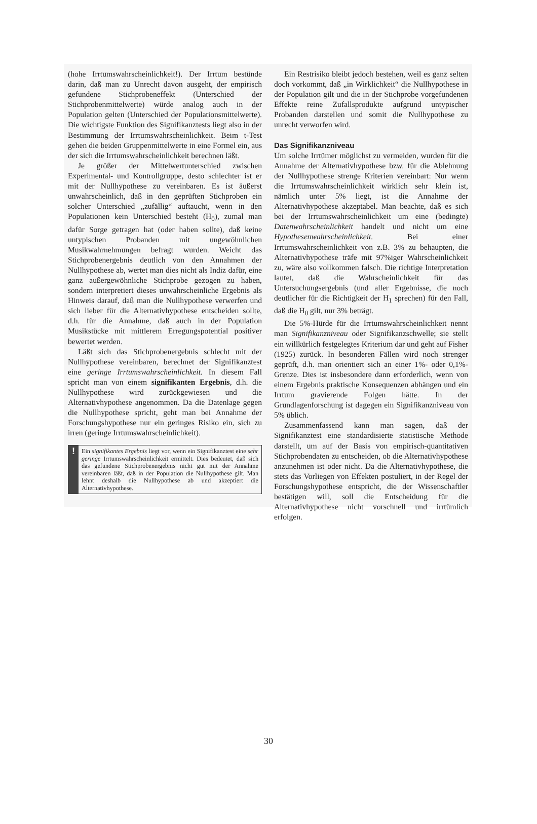(hohe Irrtumswahrscheinlichkeit!). Der Irrtum bestünde darin, daß man zu Unrecht davon ausgeht, der empirisch gefundene Stichprobeneffekt (Unterschied der Stichprobenmittelwerte) würde analog auch in der Population gelten (Unterschied der Populationsmittelwerte). Die wichtigste Funktion des Signifikanztests liegt also in der Bestimmung der Irrtumswahrscheinlichkeit. Beim t-Test gehen die beiden Gruppenmittelwerte in eine Formel ein, aus der sich die Irrtumswahrscheinlichkeit berechnen läßt.
Je größer der Mittelwertunterschied zwischen Experimental- und Kontrollgruppe, desto schlechter ist er mit der Nullhypothese zu vereinbaren. Es ist äußerst unwahrscheinlich, daß in den geprüften Stichproben ein solcher Unterschied „zufällig“ auftaucht, wenn in den Populationen kein Unterschied besteht (H<sub>0</sub>), zumal man dafür Sorge getragen hat (oder haben sollte), daß keine untypischen Probanden mit ungewöhnlichen Musikwahrnehmungen befragt wurden. Weicht das Stichprobenergebnis deutlich von den Annahmen der Nullhypothese ab, wertet man dies nicht als Indiz dafür, eine ganz außergewöhnliche Stichprobe gezogen zu haben, sondern interpretiert dieses unwahrscheinliche Ergebnis als Hinweis darauf, daß man die Nullhypothese verwerfen und sich lieber für die Alternativhypothese entscheiden sollte, d.h. für die Annahme, daß auch in der Population Musikstücke mit mittlerem Erregungspotential positiver bewertet werden.
Läßt sich das Stichprobenergebnis schlecht mit der Nullhypothese vereinbaren, berechnet der Signifikanztest eine geringe Irrtumswahrscheinlichkeit. In diesem Fall spricht man von einem signifikanten Ergebnis, d.h. die Nullhypothese wird zurückgewiesen und die Alternativhypothese angenommen. Da die Datenlage gegen die Nullhypothese spricht, geht man bei Annahme der Forschungshypothese nur ein geringes Risiko ein, sich zu irren (geringe Irrtumswahrscheinlichkeit).
!
Ein signifikantes Ergebnis liegt vor, wenn ein Signifikanztest eine sehr geringe Irrtumswahrscheinlichkeit ermittelt. Dies bedeutet, daß sich das gefundene Stichprobenergebnis nicht gut mit der Annahme vereinbaren läßt, daß in der Population die Nullhypothese gilt. Man lehnt deshalb die Nullhypothese ab und akzeptiert die Alternativhypothese.
Ein Restrisiko bleibt jedoch bestehen, weil es ganz selten doch vorkommt, daß „in Wirklichkeit“ die Nullhypothese in der Population gilt und die in der Stichprobe vorgefundenen Effekte reine Zufallsprodukte aufgrund untypischer Probanden darstellen und somit die Nullhypothese zu unrecht verworfen wird.
Das Signifikanzniveau
Um solche Irrtümer möglichst zu vermeiden, wurden für die Annahme der Alternativhypothese bzw. für die Ablehnung der Nullhypothese strenge Kriterien vereinbart: Nur wenn die Irrtumswahrscheinlichkeit wirklich sehr klein ist, nämlich unter 5% liegt, ist die Annahme der Alternativhypothese akzeptabel. Man beachte, daß es sich bei der Irrtumswahrscheinlichkeit um eine (bedingte) Datenwahrscheinlichkeit handelt und nicht um eine Hypothesenwahrscheinlichkeit. Bei einer Irrtumswahrscheinlichkeit von z.B. 3% zu behaupten, die Alternativhypothese träfe mit 97%iger Wahrscheinlichkeit zu, wäre also vollkommen falsch. Die richtige Interpretation lautet, daß die Wahrscheinlichkeit für das Untersuchungsergebnis (und aller Ergebnisse, die noch deutlicher für die Richtigkeit der H<sub>1</sub> sprechen) für den Fall, daß die H<sub>0</sub> gilt, nur 3% beträgt.
Die 5%-Hürde für die Irrtumswahrscheinlichkeit nennt man Signifikanzniveau oder Signifikanzschwelle; sie stellt ein willkürlich festgelegtes Kriterium dar und geht auf Fisher (1925) zurück. In besonderen Fällen wird noch strenger geprüft, d.h. man orientiert sich an einer 1%- oder 0,1%-Grenze. Dies ist insbesondere dann erforderlich, wenn von einem Ergebnis praktische Konsequenzen abhängen und ein Irrtum gravierende Folgen hätte. In der Grundlagenforschung ist dagegen ein Signifikanzniveau von 5% üblich.
Zusammenfassend kann man sagen, daß der Signifikanztest eine standardisierte statistische Methode darstellt, um auf der Basis von empirisch-quantitativen Stichprobendaten zu entscheiden, ob die Alternativhypothese anzunehmen ist oder nicht. Da die Alternativhypothese, die stets das Vorliegen von Effekten postuliert, in der Regel der Forschungshypothese entspricht, die der Wissenschaftler bestätigen will, soll die Entscheidung für die Alternativhypothese nicht vorschnell und irrtümlich erfolgen.
30